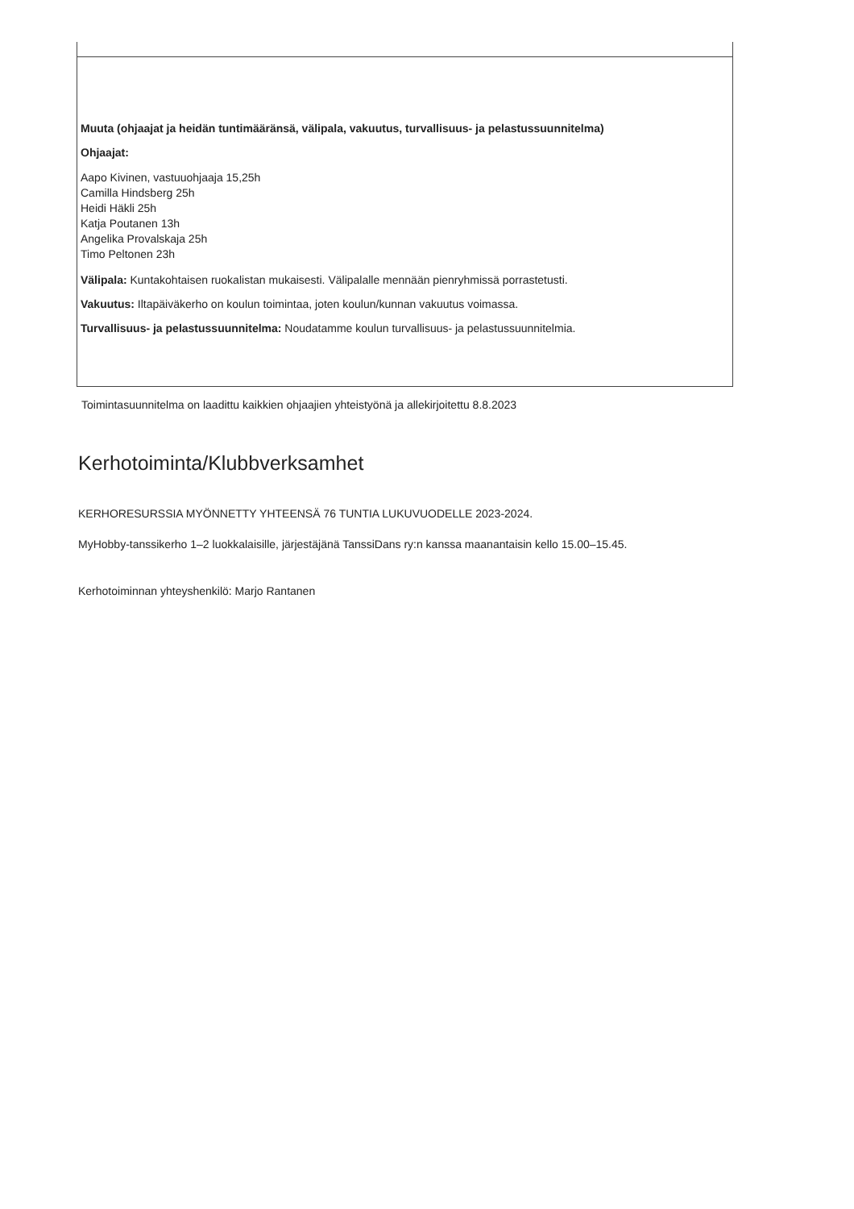| Muuta (ohjaajat ja heidän tuntimääränsä, välipala, vakuutus, turvallisuus- ja pelastussuunnitelma) Ohjaajat: Aapo Kivinen, vastuuohjaaja 15,25h Camilla Hindsberg 25h Heidi Häkli 25h Katja Poutanen 13h Angelika Provalskaja 25h Timo Peltonen 23h Välipala: Kuntakohtaisen ruokalistan mukaisesti. Välipalalle mennään pienryhmissä porrastetusti. Vakuutus: Iltapäiväkerho on koulun toimintaa, joten koulun/kunnan vakuutus voimassa. Turvallisuus- ja pelastussuunnitelma: Noudatamme koulun turvallisuus- ja pelastussuunnitelmia. |
Toimintasuunnitelma on laadittu kaikkien ohjaajien yhteistyönä ja allekirjoitettu 8.8.2023
Kerhotoiminta/Klubbverksamhet
KERHORESURSSIA MYÖNNETTY YHTEENSÄ 76 TUNTIA LUKUVUODELLE 2023-2024.
MyHobby-tanssikerho 1–2 luokkalaisille, järjestäjänä TanssiDans ry:n kanssa maanantaisin kello 15.00–15.45.
Kerhotoiminnan yhteyshenkilö: Marjo Rantanen